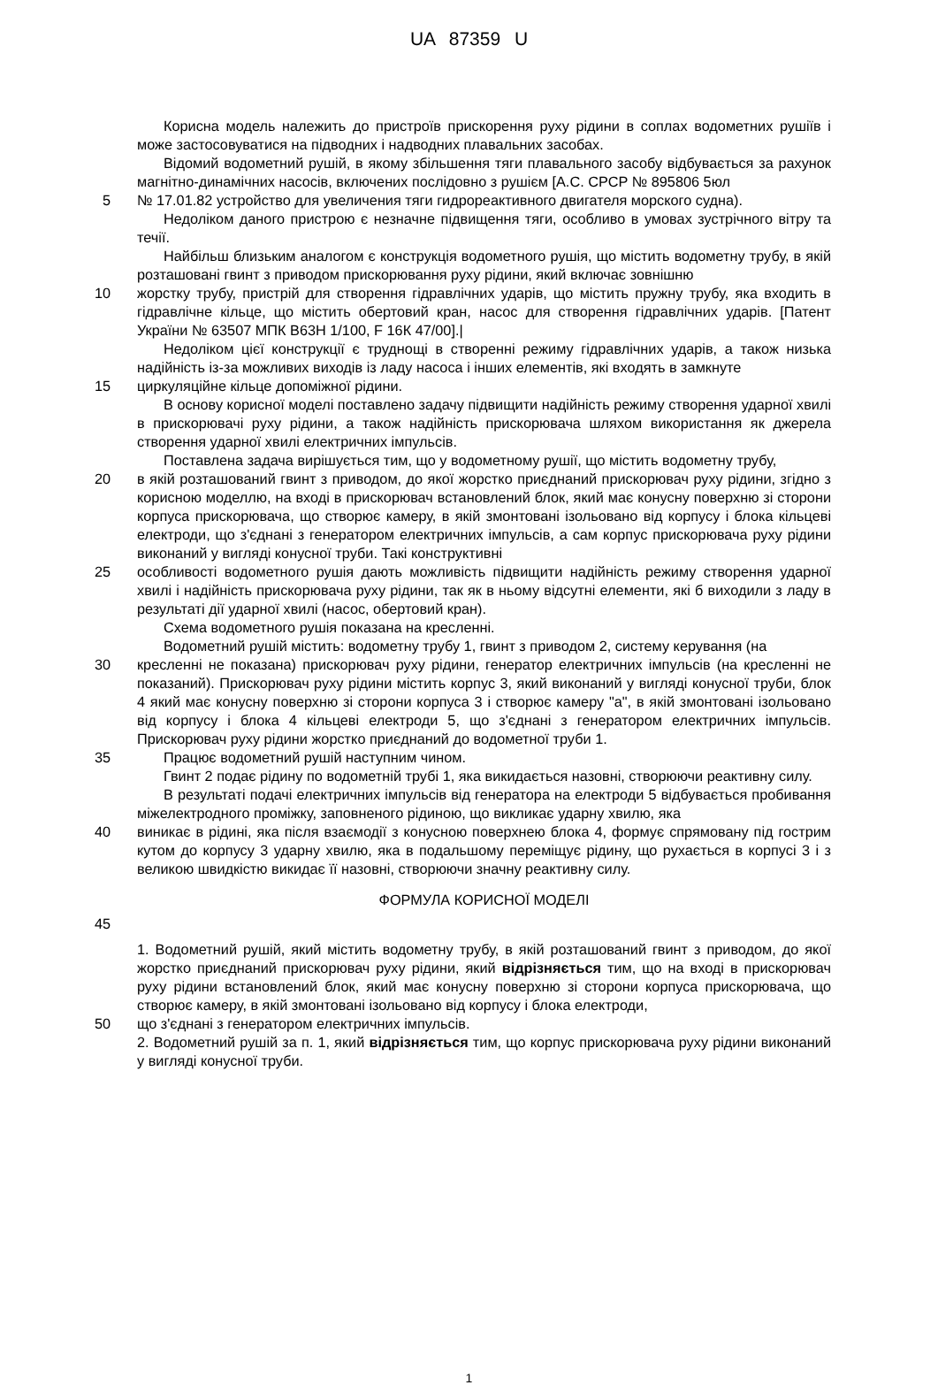UA 87359 U
Корисна модель належить до пристроїв прискорення руху рідини в соплах водометних рушіїв і може застосовуватися на підводних і надводних плавальних засобах.
Відомий водометний рушій, в якому збільшення тяги плавального засобу відбувається за рахунок магнітно-динамічних насосів, включених послідовно з рушієм [А.С. СРСР № 895806 5юл
5 № 17.01.82 устройство для увеличения тяги гидрореактивного двигателя морского судна).
Недоліком даного пристрою є незначне підвищення тяги, особливо в умовах зустрічного вітру та течії.
Найбільш близьким аналогом є конструкція водометного рушія, що містить водометну трубу, в якій розташовані гвинт з приводом прискорювання руху рідини, який включає зовнішню
10 жорстку трубу, пристрій для створення гідравлічних ударів, що містить пружну трубу, яка входить в гідравлічне кільце, що містить обертовий кран, насос для створення гідравлічних ударів. [Патент України № 63507 МПК В63Н 1/100, F 16К 47/00].|
Недоліком цієї конструкції є труднощі в створенні режиму гідравлічних ударів, а також низька надійність із-за можливих виходів із ладу насоса і інших елементів, які входять в замкнуте
15 циркуляційне кільце допоміжної рідини.
В основу корисної моделі поставлено задачу підвищити надійність режиму створення ударної хвилі в прискорювачі руху рідини, а також надійність прискорювача шляхом використання як джерела створення ударної хвилі електричних імпульсів.
Поставлена задача вирішується тим, що у водометному рушії, що містить водометну трубу,
20 в якій розташований гвинт з приводом, до якої жорстко приєднаний прискорювач руху рідини, згідно з корисною моделлю, на вході в прискорювач встановлений блок, який має конусну поверхню зі сторони корпуса прискорювача, що створює камеру, в якій змонтовані ізольовано від корпусу і блока кільцеві електроди, що з'єднані з генератором електричних імпульсів, а сам корпус прискорювача руху рідини виконаний у вигляді конусної труби. Такі конструктивні
25 особливості водометного рушія дають можливість підвищити надійність режиму створення ударної хвилі і надійність прискорювача руху рідини, так як в ньому відсутні елементи, які б виходили з ладу в результаті дії ударної хвилі (насос, обертовий кран).
Схема водометного рушія показана на кресленні.
Водометний рушій містить: водометну трубу 1, гвинт з приводом 2, систему керування (на
30 кресленні не показана) прискорювач руху рідини, генератор електричних імпульсів (на кресленні не показаний). Прискорювач руху рідини містить корпус 3, який виконаний у вигляді конусної труби, блок 4 який має конусну поверхню зі сторони корпуса 3 і створює камеру "а", в якій змонтовані ізольовано від корпусу і блока 4 кільцеві електроди 5, що з'єднані з генератором електричних імпульсів. Прискорювач руху рідини жорстко приєднаний до водометної труби 1.
35 Працює водометний рушій наступним чином.
Гвинт 2 подає рідину по водометній трубі 1, яка викидається назовні, створюючи реактивну силу.
В результаті подачі електричних імпульсів від генератора на електроди 5 відбувається пробивання міжелектродного проміжку, заповненого рідиною, що викликає ударну хвилю, яка
40 виникає в рідині, яка після взаємодії з конусною поверхнею блока 4, формує спрямовану під гострим кутом до корпусу 3 ударну хвилю, яка в подальшому переміщує рідину, що рухається в корпусі 3 і з великою швидкістю викидає її назовні, створюючи значну реактивну силу.
ФОРМУЛА КОРИСНОЇ МОДЕЛІ
45
1. Водометний рушій, який містить водометну трубу, в якій розташований гвинт з приводом, до якої жорстко приєднаний прискорювач руху рідини, який відрізняється тим, що на вході в прискорювач руху рідини встановлений блок, який має конусну поверхню зі сторони корпуса прискорювача, що створює камеру, в якій змонтовані ізольовано від корпусу і блока електроди,
50 що з'єднані з генератором електричних імпульсів.
2. Водометний рушій за п. 1, який відрізняється тим, що корпус прискорювача руху рідини виконаний у вигляді конусної труби.
1